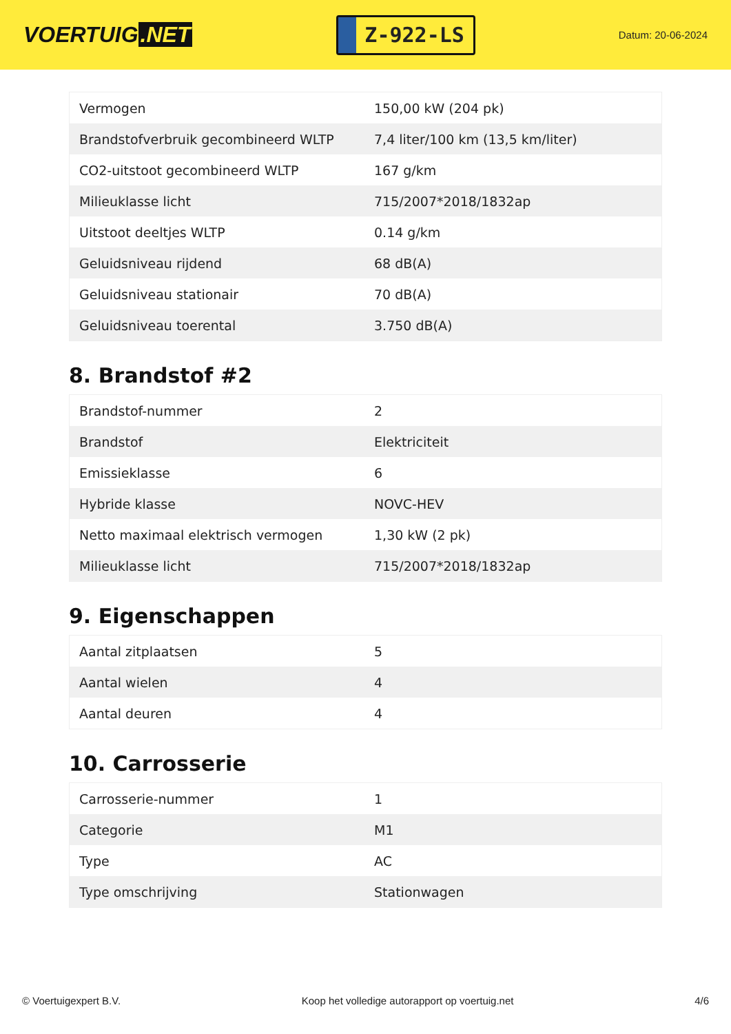VOERTUIG.NET
Z-922-LS
Datum: 20-06-2024
| Vermogen | 150,00 kW (204 pk) |
| Brandstofverbruik gecombineerd WLTP | 7,4 liter/100 km (13,5 km/liter) |
| CO2-uitstoot gecombineerd WLTP | 167 g/km |
| Milieuklasse licht | 715/2007*2018/1832ap |
| Uitstoot deeltjes WLTP | 0.14 g/km |
| Geluidsniveau rijdend | 68 dB(A) |
| Geluidsniveau stationair | 70 dB(A) |
| Geluidsniveau toerental | 3.750 dB(A) |
8. Brandstof #2
| Brandstof-nummer | 2 |
| Brandstof | Elektriciteit |
| Emissieklasse | 6 |
| Hybride klasse | NOVC-HEV |
| Netto maximaal elektrisch vermogen | 1,30 kW (2 pk) |
| Milieuklasse licht | 715/2007*2018/1832ap |
9. Eigenschappen
| Aantal zitplaatsen | 5 |
| Aantal wielen | 4 |
| Aantal deuren | 4 |
10. Carrosserie
| Carrosserie-nummer | 1 |
| Categorie | M1 |
| Type | AC |
| Type omschrijving | Stationwagen |
© Voertuigexpert B.V. Koop het volledige autorapport op voertuig.net 4/6